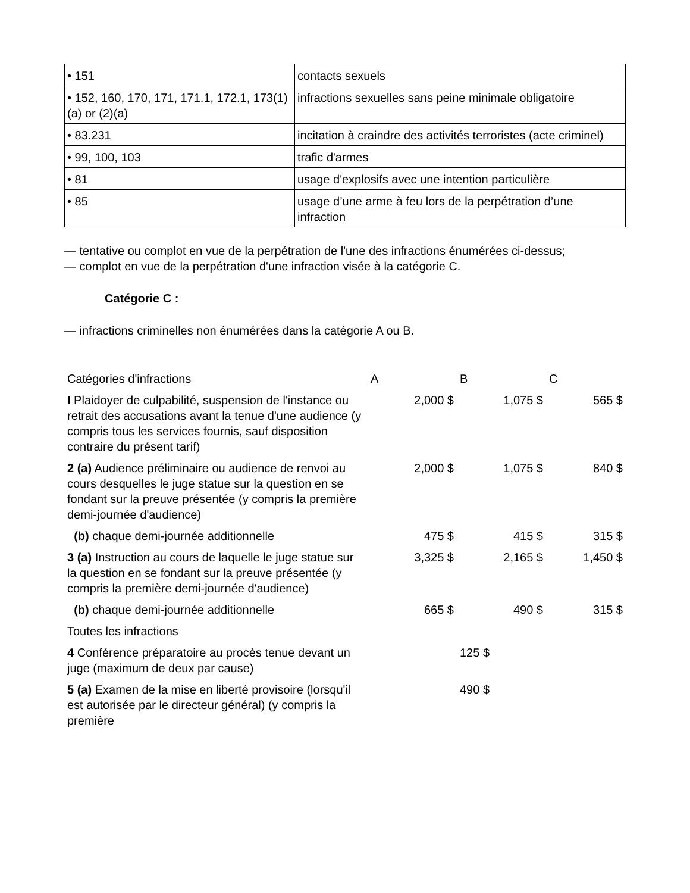| • 151 | contacts sexuels |
| • 152, 160, 170, 171, 171.1, 172.1, 173(1)(a) or (2)(a) | infractions sexuelles sans peine minimale obligatoire |
| • 83.231 | incitation à craindre des activités terroristes (acte criminel) |
| • 99, 100, 103 | trafic d'armes |
| • 81 | usage d'explosifs avec une intention particulière |
| • 85 | usage d’une arme à feu lors de la perpétration d’une infraction |
— tentative ou complot en vue de la perpétration de l'une des infractions énumérées ci-dessus;
— complot en vue de la perpétration d'une infraction visée à la catégorie C.
Catégorie C :
— infractions criminelles non énumérées dans la catégorie A ou B.
| Catégories d'infractions | A | B | C |
| --- | --- | --- | --- |
| I Plaidoyer de culpabilité, suspension de l'instance ou retrait des accusations avant la tenue d'une audience (y compris tous les services fournis, sauf disposition contraire du présent tarif) | 2,000 $ | 1,075 $ | 565 $ |
| 2 (a) Audience préliminaire ou audience de renvoi au cours desquelles le juge statue sur la question en se fondant sur la preuve présentée (y compris la première demi-journée d'audience) | 2,000 $ | 1,075 $ | 840 $ |
| (b) chaque demi-journée additionnelle | 475 $ | 415 $ | 315 $ |
| 3 (a) Instruction au cours de laquelle le juge statue sur la question en se fondant sur la preuve présentée (y compris la première demi-journée d'audience) | 3,325 $ | 2,165 $ | 1,450 $ |
| (b) chaque demi-journée additionnelle | 665 $ | 490 $ | 315 $ |
| Toutes les infractions | | | |
| 4 Conférence préparatoire au procès tenue devant un juge (maximum de deux par cause) | | 125 $ | |
| 5 (a) Examen de la mise en liberté provisoire (lorsqu'il est autorisée par le directeur général) (y compris la première | | 490 $ | |